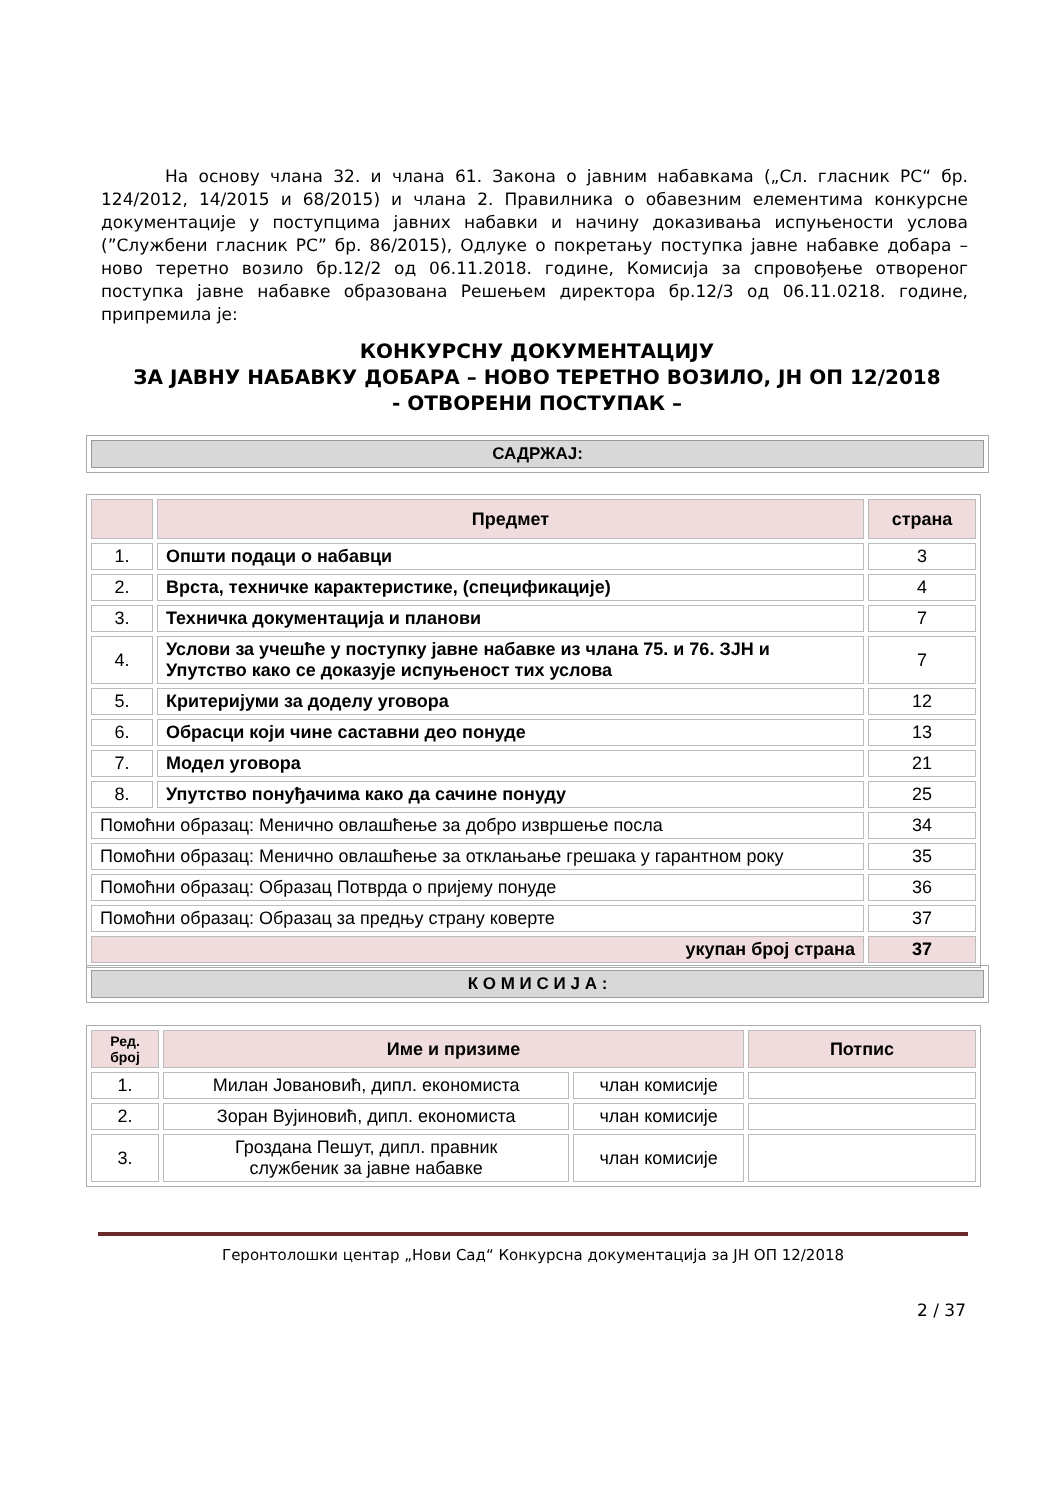На основу члана 32. и члана 61. Закона о јавним набавкама („Сл. гласник РС“ бр. 124/2012, 14/2015 и 68/2015) и члана 2. Правилника о обавезним елементима конкурсне документације у поступцима јавних набавки и начину доказивања испуњености услова (”Службени гласник РС” бр. 86/2015), Одлуке о покретању поступка јавне набавке добара – ново теретно возило бр.12/2 од 06.11.2018. године, Комисија за спровођење отвореног поступка јавне набавке образована Решењем директора бр.12/3 од 06.11.0218. године, припремила је:
КОНКУРСНУ ДОКУМЕНТАЦИЈУ
ЗА ЈАВНУ НАБАВКУ ДОБАРА – НОВО ТЕРЕТНО ВОЗИЛО, ЈН ОП 12/2018
- ОТВОРЕНИ ПОСТУПАК –
САДРЖАЈ:
| | Предмет | страна |
| --- | --- | --- |
| 1. | Општи подаци о набавци | 3 |
| 2. | Врста, техничке карактеристике, (спецификације) | 4 |
| 3. | Техничка документација и планови | 7 |
| 4. | Услови за учешће у поступку јавне набавке из члана 75. и 76. ЗЈН и Упутство како се доказује испуњеност тих услова | 7 |
| 5. | Критеријуми за доделу уговора | 12 |
| 6. | Обрасци који чине саставни део понуде | 13 |
| 7. | Модел уговора | 21 |
| 8. | Упутство понуђачима како да сачине понуду | 25 |
| Помоћни образац: Менично овлашћење за добро извршење посла | | 34 |
| Помоћни образац: Менично овлашћење за отклањање грешака у гарантном року | | 35 |
| Помоћни образац: Образац Потврда о пријему понуде | | 36 |
| Помоћни образац: Образац за предњу страну коверте | | 37 |
| укупан број страна | | 37 |
К О М И С И Ј А :
| Ред. број | Име и призиме | | Потпис |
| --- | --- | --- | --- |
| 1. | Милан Јовановић, дипл. економиста | члан комисије | |
| 2. | Зоран Вујиновић, дипл. економиста | члан комисије | |
| 3. | Гроздана Пешут, дипл. правник службеник за јавне набавке | члан комисије | |
Геронтолошки центар „Нови Сад“ Конкурсна документација за ЈН ОП 12/2018
2 / 37